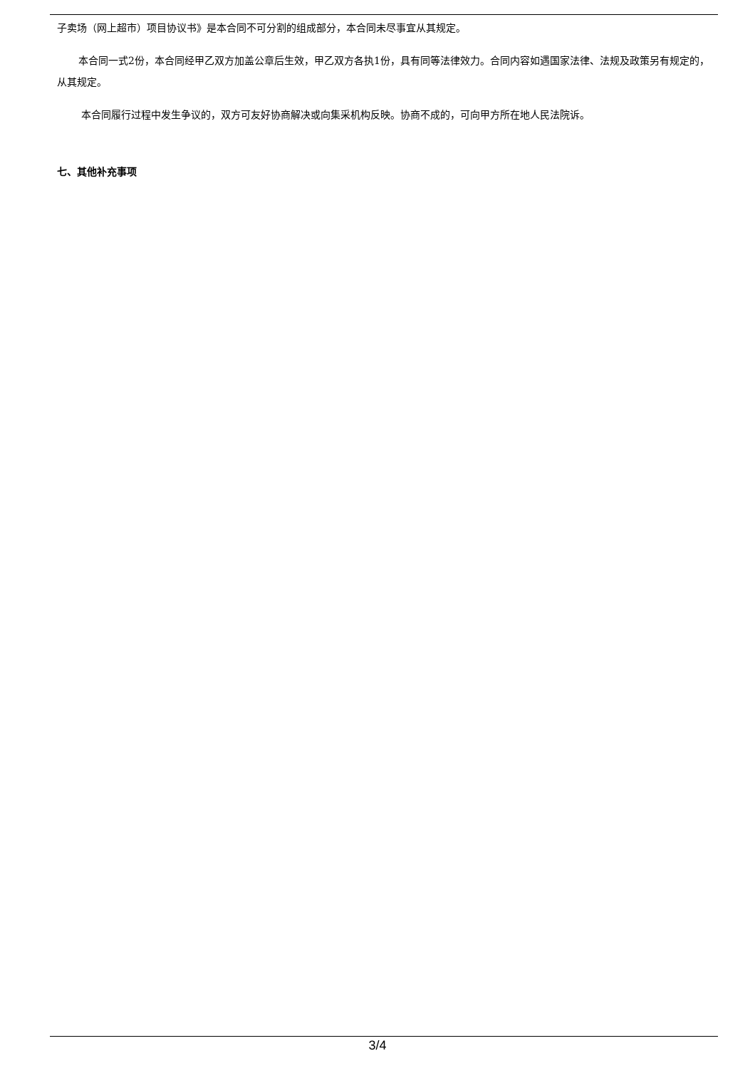子卖场（网上超市）项目协议书》是本合同不可分割的组成部分，本合同未尽事宜从其规定。
本合同一式2份，本合同经甲乙双方加盖公章后生效，甲乙双方各执1份，具有同等法律效力。合同内容如遇国家法律、法规及政策另有规定的，从其规定。
本合同履行过程中发生争议的，双方可友好协商解决或向集采机构反映。协商不成的，可向甲方所在地人民法院诉。
七、其他补充事项
3/4